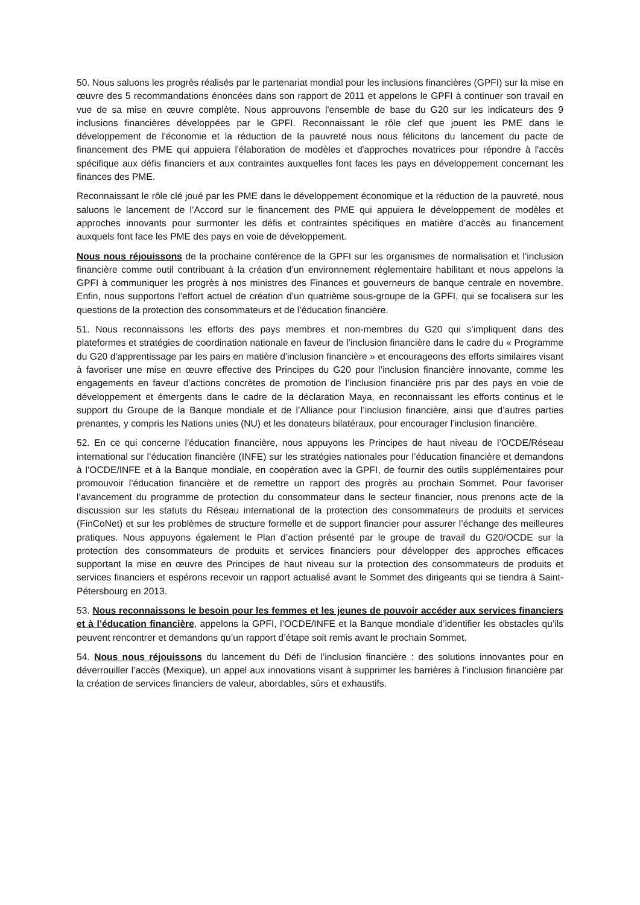50. Nous saluons les progrès réalisés par le partenariat mondial pour les inclusions financières (GPFI) sur la mise en œuvre des 5 recommandations énoncées dans son rapport de 2011 et appelons le GPFI à continuer son travail en vue de sa mise en œuvre complète. Nous approuvons l'ensemble de base du G20 sur les indicateurs des 9 inclusions financières développées par le GPFI. Reconnaissant le rôle clef que jouent les PME dans le développement de l'économie et la réduction de la pauvreté nous nous félicitons du lancement du pacte de financement des PME qui appuiera l'élaboration de modèles et d'approches novatrices pour répondre à l'accès spécifique aux défis financiers et aux contraintes auxquelles font faces les pays en développement concernant les finances des PME.
Reconnaissant le rôle clé joué par les PME dans le développement économique et la réduction de la pauvreté, nous saluons le lancement de l’Accord sur le financement des PME qui appuiera le développement de modèles et approches innovants pour surmonter les défis et contraintes spécifiques en matière d’accès au financement auxquels font face les PME des pays en voie de développement.
Nous nous réjouissons de la prochaine conférence de la GPFI sur les organismes de normalisation et l’inclusion financière comme outil contribuant à la création d’un environnement réglementaire habilitant et nous appelons la GPFI à communiquer les progrès à nos ministres des Finances et gouverneurs de banque centrale en novembre. Enfin, nous supportons l’effort actuel de création d’un quatrième sous-groupe de la GPFI, qui se focalisera sur les questions de la protection des consommateurs et de l’éducation financière.
51. Nous reconnaissons les efforts des pays membres et non-membres du G20 qui s’impliquent dans des plateformes et stratégies de coordination nationale en faveur de l’inclusion financière dans le cadre du « Programme du G20 d'apprentissage par les pairs en matière d'inclusion financière » et encourageons des efforts similaires visant à favoriser une mise en œuvre effective des Principes du G20 pour l’inclusion financière innovante, comme les engagements en faveur d’actions concrètes de promotion de l’inclusion financière pris par des pays en voie de développement et émergents dans le cadre de la déclaration Maya, en reconnaissant les efforts continus et le support du Groupe de la Banque mondiale et de l’Alliance pour l’inclusion financière, ainsi que d’autres parties prenantes, y compris les Nations unies (NU) et les donateurs bilatéraux, pour encourager l’inclusion financière.
52. En ce qui concerne l’éducation financière, nous appuyons les Principes de haut niveau de l’OCDE/Réseau international sur l’éducation financière (INFE) sur les stratégies nationales pour l’éducation financière et demandons à l’OCDE/INFE et à la Banque mondiale, en coopération avec la GPFI, de fournir des outils supplémentaires pour promouvoir l’éducation financière et de remettre un rapport des progrès au prochain Sommet. Pour favoriser l’avancement du programme de protection du consommateur dans le secteur financier, nous prenons acte de la discussion sur les statuts du Réseau international de la protection des consommateurs de produits et services (FinCoNet) et sur les problèmes de structure formelle et de support financier pour assurer l’échange des meilleures pratiques. Nous appuyons également le Plan d’action présenté par le groupe de travail du G20/OCDE sur la protection des consommateurs de produits et services financiers pour développer des approches efficaces supportant la mise en œuvre des Principes de haut niveau sur la protection des consommateurs de produits et services financiers et espérons recevoir un rapport actualisé avant le Sommet des dirigeants qui se tiendra à Saint-Pétersbourg en 2013.
53. Nous reconnaissons le besoin pour les femmes et les jeunes de pouvoir accéder aux services financiers et à l’éducation financière, appelons la GPFI, l’OCDE/INFE et la Banque mondiale d’identifier les obstacles qu’ils peuvent rencontrer et demandons qu’un rapport d’étape soit remis avant le prochain Sommet.
54. Nous nous réjouissons du lancement du Défi de l’inclusion financière : des solutions innovantes pour en déverrouiller l’accès (Mexique), un appel aux innovations visant à supprimer les barrières à l’inclusion financière par la création de services financiers de valeur, abordables, sûrs et exhaustifs.